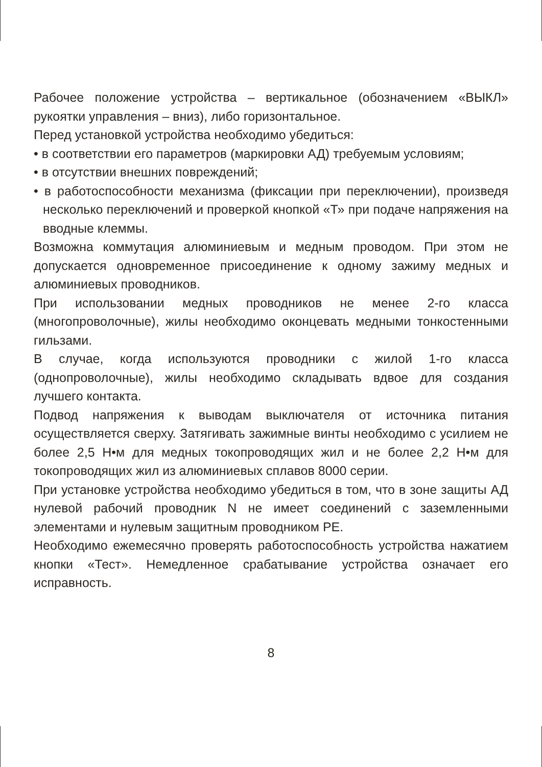Рабочее положение устройства – вертикальное (обозначением «ВЫКЛ» рукоятки управления – вниз), либо горизонтальное.
Перед установкой устройства необходимо убедиться:
• в соответствии его параметров (маркировки АД) требуемым условиям;
• в отсутствии внешних повреждений;
• в работоспособности механизма (фиксации при переключении), произведя несколько переключений и проверкой кнопкой «Т» при подаче напряжения на вводные клеммы.
Возможна коммутация алюминиевым и медным проводом. При этом не допускается одновременное присоединение к одному зажиму медных и алюминиевых проводников.
При использовании медных проводников не менее 2-го класса (многопроволочные), жилы необходимо оконцевать медными тонкостенными гильзами.
В случае, когда используются проводники с жилой 1-го класса (однопроволочные), жилы необходимо складывать вдвое для создания лучшего контакта.
Подвод напряжения к выводам выключателя от источника питания осуществляется сверху. Затягивать зажимные винты необходимо с усилием не более 2,5 Н•м для медных токопроводящих жил и не более 2,2 Н•м для токопроводящих жил из алюминиевых сплавов 8000 серии.
При установке устройства необходимо убедиться в том, что в зоне защиты АД нулевой рабочий проводник N не имеет соединений с заземленными элементами и нулевым защитным проводником PE.
Необходимо ежемесячно проверять работоспособность устройства нажатием кнопки «Тест». Немедленное срабатывание устройства означает его исправность.
8